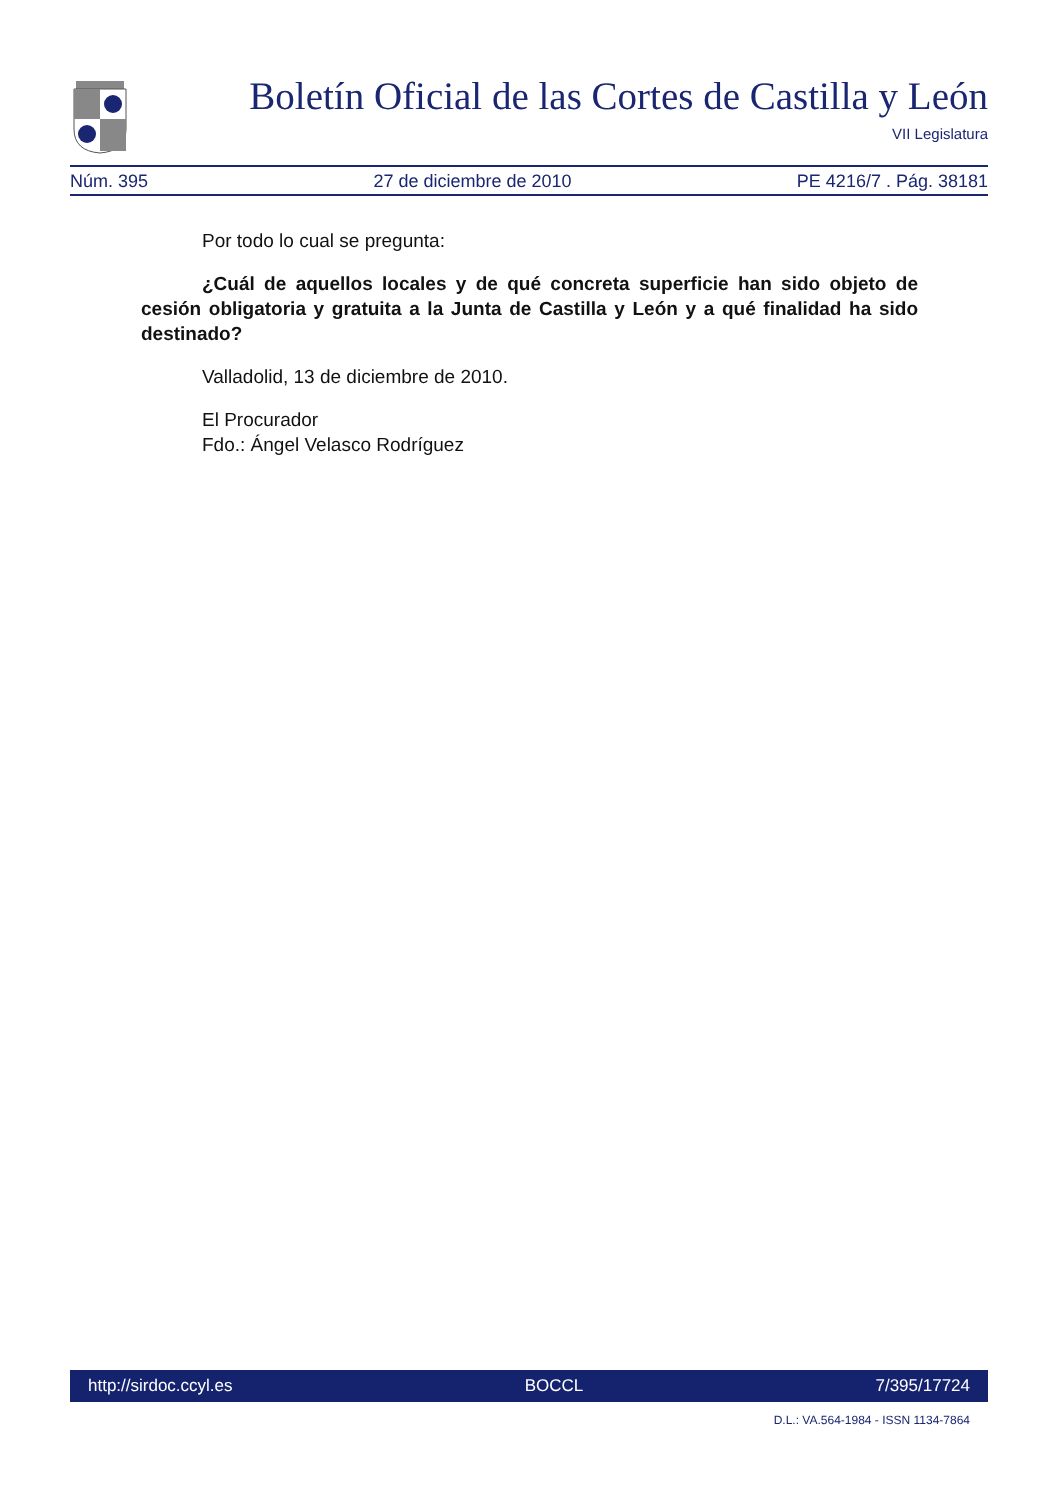Boletín Oficial de las Cortes de Castilla y León
VII Legislatura
Núm. 395 27 de diciembre de 2010 PE 4216/7 . Pág. 38181
Por todo lo cual se pregunta:
¿Cuál de aquellos locales y de qué concreta superficie han sido objeto de cesión obligatoria y gratuita a la Junta de Castilla y León y a qué finalidad ha sido destinado?
Valladolid, 13 de diciembre de 2010.
El Procurador
Fdo.: Ángel Velasco Rodríguez
http://sirdoc.ccyl.es BOCCL 7/395/17724
D.L.: VA.564-1984 - ISSN 1134-7864